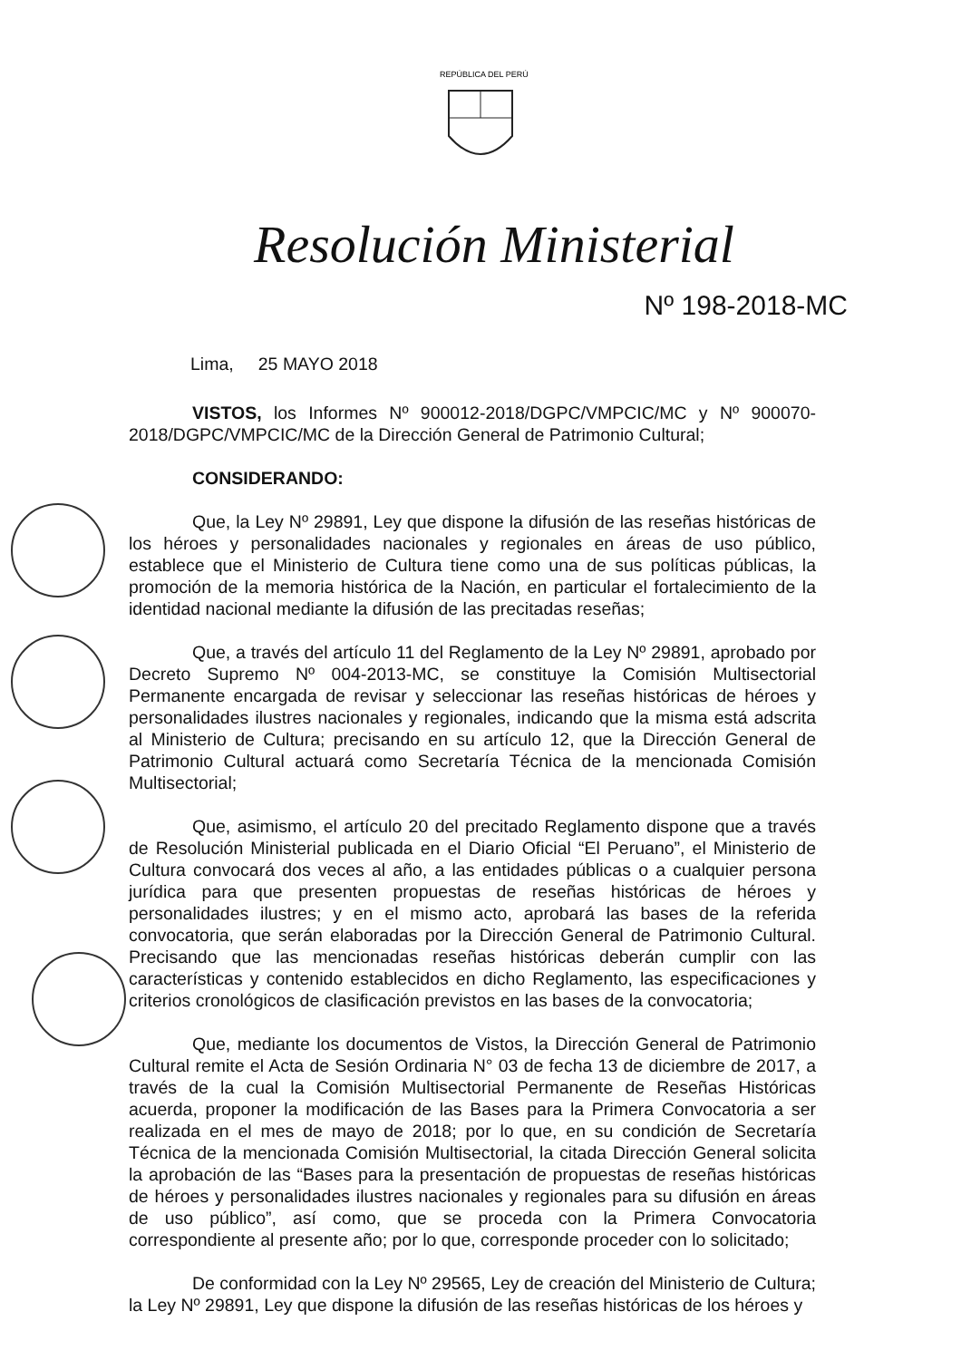REPÚBLICA DEL PERÚ
Resolución Ministerial
Nº 198-2018-MC
Lima, 25 MAYO 2018
VISTOS, los Informes Nº 900012-2018/DGPC/VMPCIC/MC y Nº 900070-2018/DGPC/VMPCIC/MC de la Dirección General de Patrimonio Cultural;
CONSIDERANDO:
Que, la Ley Nº 29891, Ley que dispone la difusión de las reseñas históricas de los héroes y personalidades nacionales y regionales en áreas de uso público, establece que el Ministerio de Cultura tiene como una de sus políticas públicas, la promoción de la memoria histórica de la Nación, en particular el fortalecimiento de la identidad nacional mediante la difusión de las precitadas reseñas;
Que, a través del artículo 11 del Reglamento de la Ley Nº 29891, aprobado por Decreto Supremo Nº 004-2013-MC, se constituye la Comisión Multisectorial Permanente encargada de revisar y seleccionar las reseñas históricas de héroes y personalidades ilustres nacionales y regionales, indicando que la misma está adscrita al Ministerio de Cultura; precisando en su artículo 12, que la Dirección General de Patrimonio Cultural actuará como Secretaría Técnica de la mencionada Comisión Multisectorial;
Que, asimismo, el artículo 20 del precitado Reglamento dispone que a través de Resolución Ministerial publicada en el Diario Oficial “El Peruano”, el Ministerio de Cultura convocará dos veces al año, a las entidades públicas o a cualquier persona jurídica para que presenten propuestas de reseñas históricas de héroes y personalidades ilustres; y en el mismo acto, aprobará las bases de la referida convocatoria, que serán elaboradas por la Dirección General de Patrimonio Cultural. Precisando que las mencionadas reseñas históricas deberán cumplir con las características y contenido establecidos en dicho Reglamento, las especificaciones y criterios cronológicos de clasificación previstos en las bases de la convocatoria;
Que, mediante los documentos de Vistos, la Dirección General de Patrimonio Cultural remite el Acta de Sesión Ordinaria N° 03 de fecha 13 de diciembre de 2017, a través de la cual la Comisión Multisectorial Permanente de Reseñas Históricas acuerda, proponer la modificación de las Bases para la Primera Convocatoria a ser realizada en el mes de mayo de 2018; por lo que, en su condición de Secretaría Técnica de la mencionada Comisión Multisectorial, la citada Dirección General solicita la aprobación de las “Bases para la presentación de propuestas de reseñas históricas de héroes y personalidades ilustres nacionales y regionales para su difusión en áreas de uso público”, así como, que se proceda con la Primera Convocatoria correspondiente al presente año; por lo que, corresponde proceder con lo solicitado;
De conformidad con la Ley Nº 29565, Ley de creación del Ministerio de Cultura; la Ley Nº 29891, Ley que dispone la difusión de las reseñas históricas de los héroes y